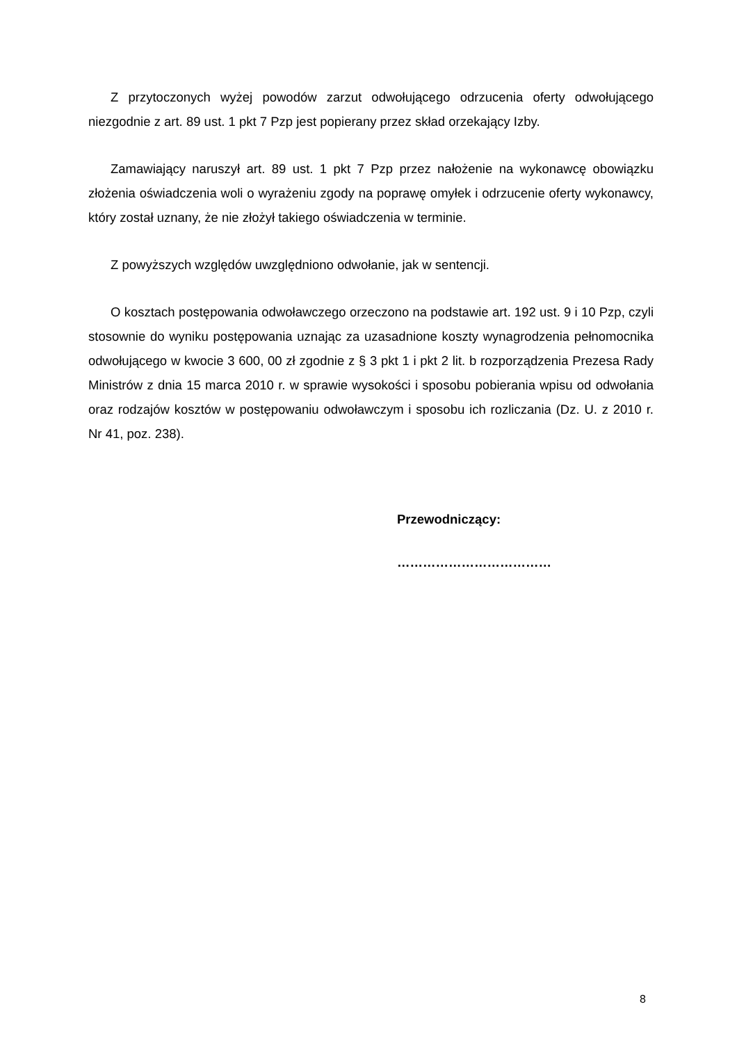Z przytoczonych wyżej powodów zarzut odwołującego odrzucenia oferty odwołującego niezgodnie z art. 89 ust. 1 pkt 7 Pzp jest popierany przez skład orzekający Izby.
Zamawiający naruszył art. 89 ust. 1 pkt 7 Pzp przez nałożenie na wykonawcę obowiązku złożenia oświadczenia woli o wyrażeniu zgody na poprawę omyłek i odrzucenie oferty wykonawcy, który został uznany, że nie złożył takiego oświadczenia w terminie.
Z powyższych względów uwzględniono odwołanie, jak w sentencji.
O kosztach postępowania odwoławczego orzeczono na podstawie art. 192 ust. 9 i 10 Pzp, czyli stosownie do wyniku postępowania uznając za uzasadnione koszty wynagrodzenia pełnomocnika odwołującego w kwocie 3 600, 00 zł zgodnie z § 3 pkt 1 i pkt 2 lit. b rozporządzenia Prezesa Rady Ministrów z dnia 15 marca 2010 r. w sprawie wysokości i sposobu pobierania wpisu od odwołania oraz rodzajów kosztów w postępowaniu odwoławczym i sposobu ich rozliczania (Dz. U. z 2010 r. Nr 41, poz. 238).
Przewodniczący:
………………………………
8